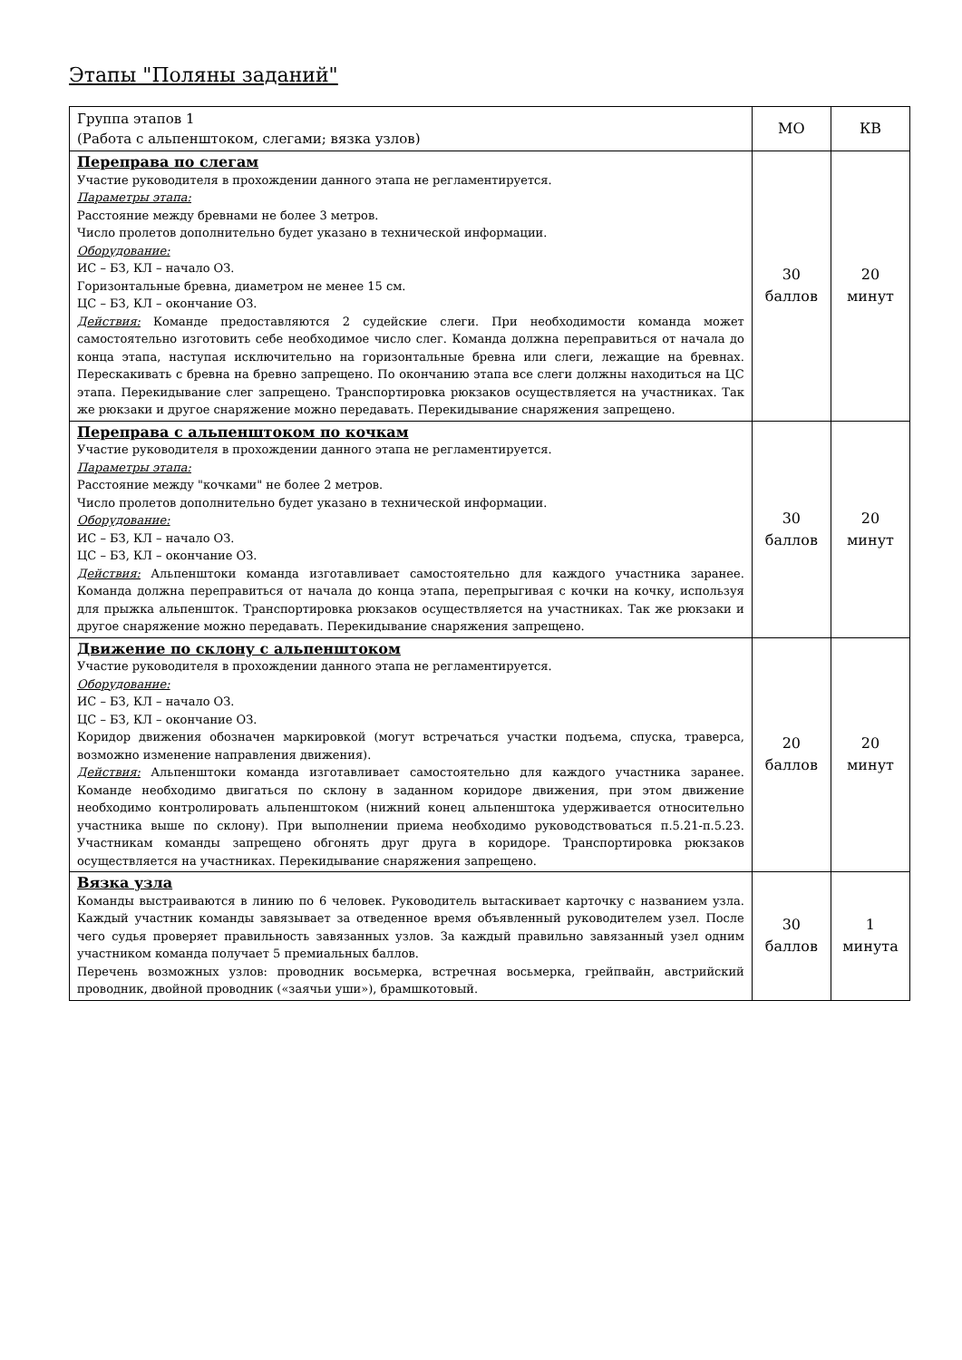Этапы "Поляны заданий"
| Группа этапов 1 (Работа с альпенштоком, слегами; вязка узлов) | МО | КВ |
| Переправа по слегам Участие руководителя в прохождении данного этапа не регламентируется. Параметры этапа: Расстояние между бревнами не более 3 метров. Число пролетов дополнительно будет указано в технической информации. Оборудование: ИС – БЗ, КЛ – начало ОЗ. Горизонтальные бревна, диаметром не менее 15 см. ЦС – БЗ, КЛ – окончание ОЗ. Действия: Команде предоставляются 2 судейские слеги. При необходимости команда может самостоятельно изготовить себе необходимое число слег. Команда должна переправиться от начала до конца этапа, наступая исключительно на горизонтальные бревна или слеги, лежащие на бревнах. Перескакивать с бревна на бревно запрещено. По окончанию этапа все слеги должны находиться на ЦС этапа. Перекидывание слег запрещено. Транспортировка рюкзаков осуществляется на участниках. Так же рюкзаки и другое снаряжение можно передавать. Перекидывание снаряжения запрещено. | 30 баллов | 20 минут |
| Переправа с альпенштоком по кочкам Участие руководителя в прохождении данного этапа не регламентируется. Параметры этапа: Расстояние между "кочками" не более 2 метров. Число пролетов дополнительно будет указано в технической информации. Оборудование: ИС – БЗ, КЛ – начало ОЗ. ЦС – БЗ, КЛ – окончание ОЗ. Действия: Альпенштоки команда изготавливает самостоятельно для каждого участника заранее. Команда должна переправиться от начала до конца этапа, перепрыгивая с кочки на кочку, используя для прыжка альпеншток. Транспортировка рюкзаков осуществляется на участниках. Так же рюкзаки и другое снаряжение можно передавать. Перекидывание снаряжения запрещено. | 30 баллов | 20 минут |
| Движение по склону с альпенштоком Участие руководителя в прохождении данного этапа не регламентируется. Оборудование: ИС – БЗ, КЛ – начало ОЗ. ЦС – БЗ, КЛ – окончание ОЗ. Коридор движения обозначен маркировкой (могут встречаться участки подъема, спуска, траверса, возможно изменение направления движения). Действия: Альпенштоки команда изготавливает самостоятельно для каждого участника заранее. Команде необходимо двигаться по склону в заданном коридоре движения, при этом движение необходимо контролировать альпенштоком (нижний конец альпенштока удерживается относительно участника выше по склону). При выполнении приема необходимо руководствоваться п.5.21-п.5.23. Участникам команды запрещено обгонять друг друга в коридоре. Транспортировка рюкзаков осуществляется на участниках. Перекидывание снаряжения запрещено. | 20 баллов | 20 минут |
| Вязка узла Команды выстраиваются в линию по 6 человек. Руководитель вытаскивает карточку с названием узла. Каждый участник команды завязывает за отведенное время объявленный руководителем узел. После чего судья проверяет правильность завязанных узлов. За каждый правильно завязанный узел одним участником команда получает 5 премиальных баллов. Перечень возможных узлов: проводник восьмерка, встречная восьмерка, грейпвайн, австрийский проводник, двойной проводник («заячьи уши»), брамшкотовый. | 30 баллов | 1 минута |